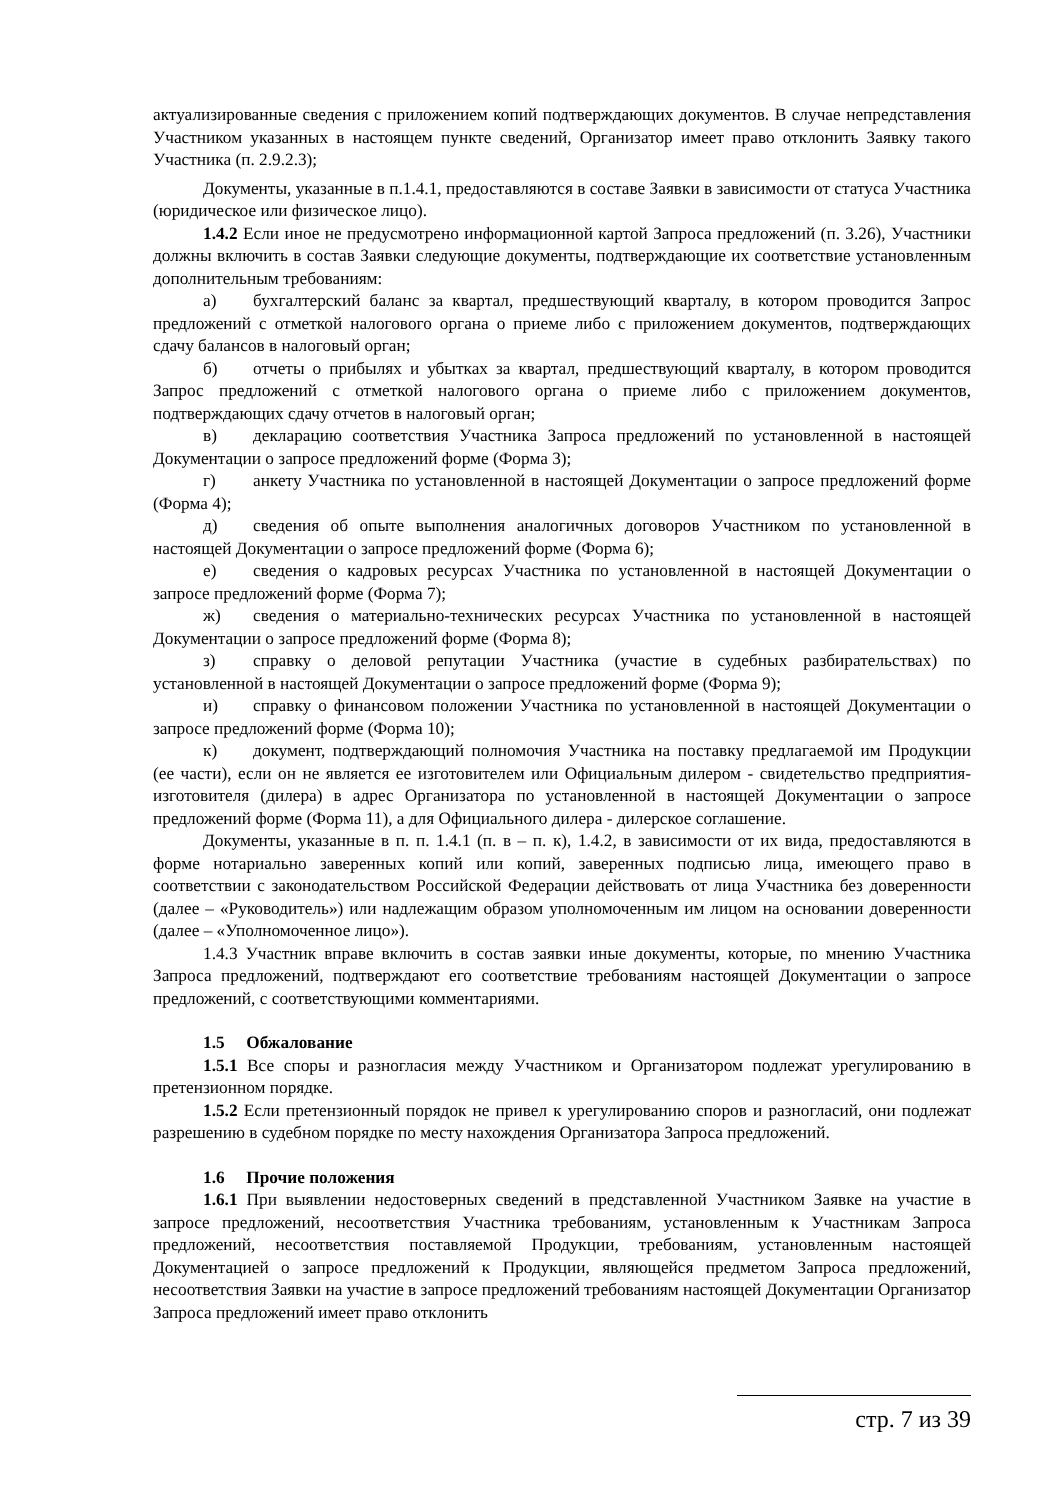актуализированные сведения с приложением копий подтверждающих документов. В случае непредставления Участником указанных в настоящем пункте сведений, Организатор имеет право отклонить Заявку такого Участника (п. 2.9.2.3);
Документы, указанные в п.1.4.1, предоставляются в составе Заявки в зависимости от статуса Участника (юридическое или физическое лицо).
1.4.2 Если иное не предусмотрено информационной картой Запроса предложений (п. 3.26), Участники должны включить в состав Заявки следующие документы, подтверждающие их соответствие установленным дополнительным требованиям:
а) бухгалтерский баланс за квартал, предшествующий кварталу, в котором проводится Запрос предложений с отметкой налогового органа о приеме либо с приложением документов, подтверждающих сдачу балансов в налоговый орган;
б) отчеты о прибылях и убытках за квартал, предшествующий кварталу, в котором проводится Запрос предложений с отметкой налогового органа о приеме либо с приложением документов, подтверждающих сдачу отчетов в налоговый орган;
в) декларацию соответствия Участника Запроса предложений по установленной в настоящей Документации о запросе предложений форме (Форма 3);
г) анкету Участника по установленной в настоящей Документации о запросе предложений форме (Форма 4);
д) сведения об опыте выполнения аналогичных договоров Участником по установленной в настоящей Документации о запросе предложений форме (Форма 6);
е) сведения о кадровых ресурсах Участника по установленной в настоящей Документации о запросе предложений форме (Форма 7);
ж) сведения о материально-технических ресурсах Участника по установленной в настоящей Документации о запросе предложений форме (Форма 8);
з) справку о деловой репутации Участника (участие в судебных разбирательствах) по установленной в настоящей Документации о запросе предложений форме (Форма 9);
и) справку о финансовом положении Участника по установленной в настоящей Документации о запросе предложений форме (Форма 10);
к) документ, подтверждающий полномочия Участника на поставку предлагаемой им Продукции (ее части), если он не является ее изготовителем или Официальным дилером - свидетельство предприятия-изготовителя (дилера) в адрес Организатора по установленной в настоящей Документации о запросе предложений форме (Форма 11), а для Официального дилера - дилерское соглашение.
Документы, указанные в п. п. 1.4.1 (п. в – п. к), 1.4.2, в зависимости от их вида, предоставляются в форме нотариально заверенных копий или копий, заверенных подписью лица, имеющего право в соответствии с законодательством Российской Федерации действовать от лица Участника без доверенности (далее – «Руководитель») или надлежащим образом уполномоченным им лицом на основании доверенности (далее – «Уполномоченное лицо»).
1.4.3 Участник вправе включить в состав заявки иные документы, которые, по мнению Участника Запроса предложений, подтверждают его соответствие требованиям настоящей Документации о запросе предложений, с соответствующими комментариями.
1.5 Обжалование
1.5.1 Все споры и разногласия между Участником и Организатором подлежат урегулированию в претензионном порядке.
1.5.2 Если претензионный порядок не привел к урегулированию споров и разногласий, они подлежат разрешению в судебном порядке по месту нахождения Организатора Запроса предложений.
1.6 Прочие положения
1.6.1 При выявлении недостоверных сведений в представленной Участником Заявке на участие в запросе предложений, несоответствия Участника требованиям, установленным к Участникам Запроса предложений, несоответствия поставляемой Продукции, требованиям, установленным настоящей Документацией о запросе предложений к Продукции, являющейся предметом Запроса предложений, несоответствия Заявки на участие в запросе предложений требованиям настоящей Документации Организатор Запроса предложений имеет право отклонить
стр. 7 из 39